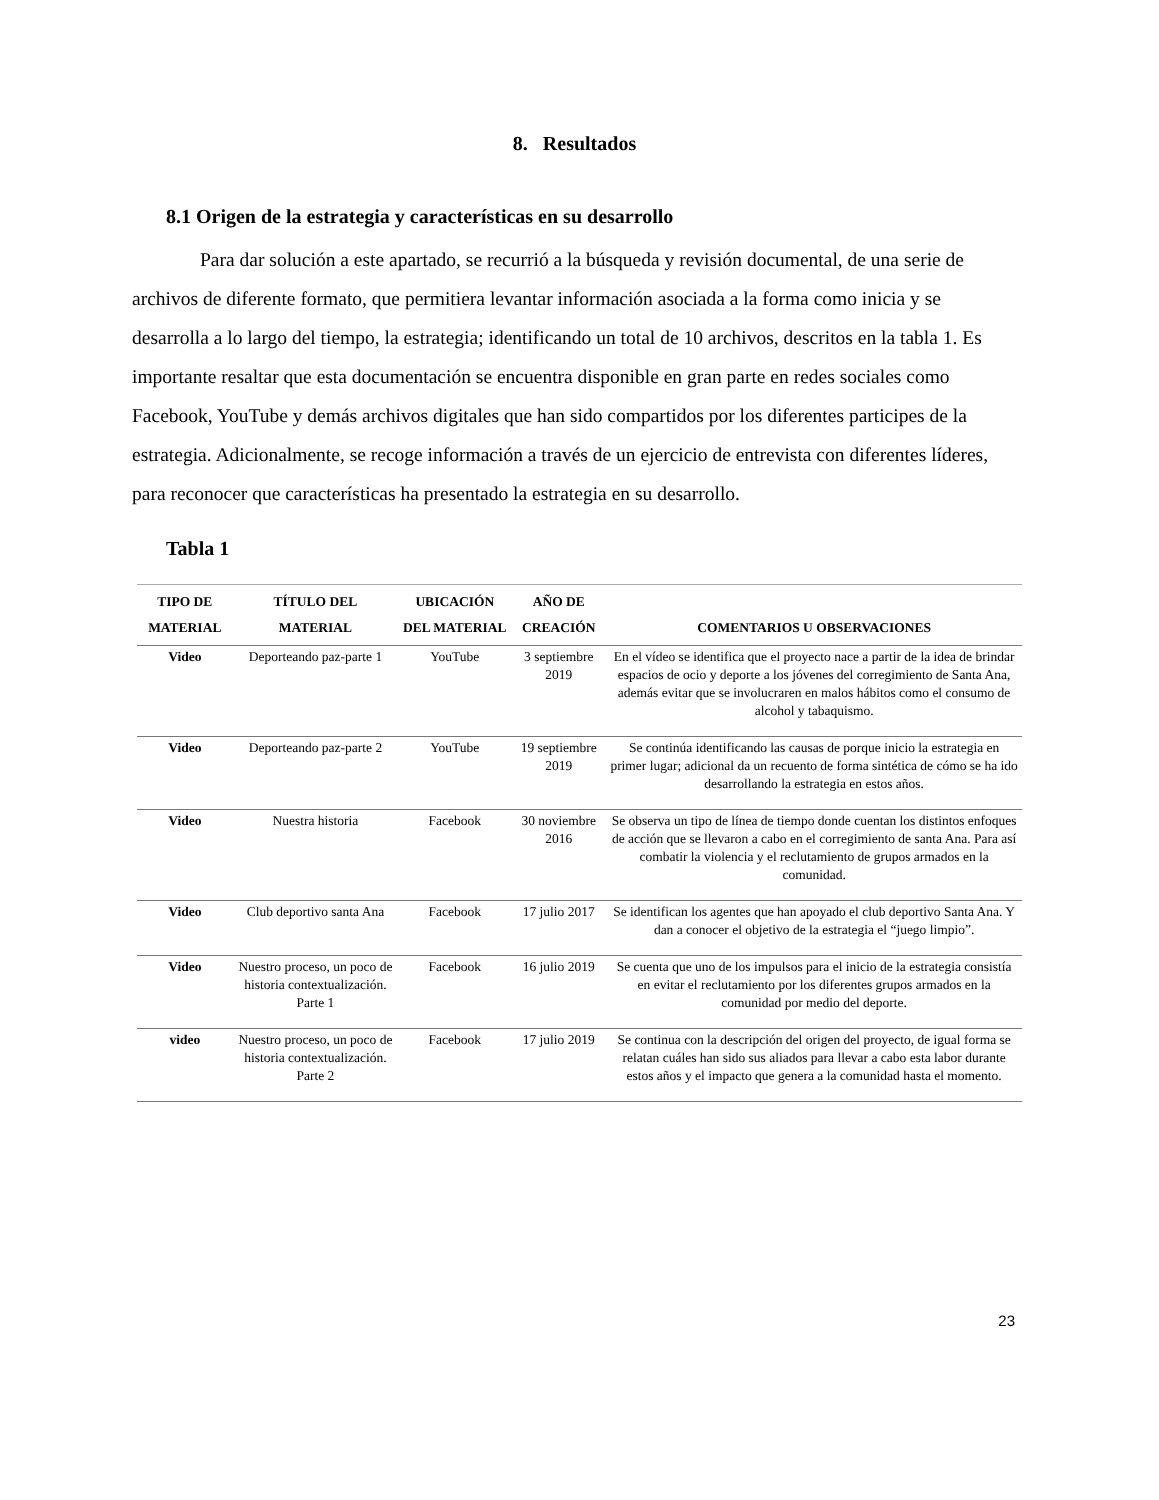8. Resultados
8.1 Origen de la estrategia y características en su desarrollo
Para dar solución a este apartado, se recurrió a la búsqueda y revisión documental, de una serie de archivos de diferente formato, que permitiera levantar información asociada a la forma como inicia y se desarrolla a lo largo del tiempo, la estrategia; identificando un total de 10 archivos, descritos en la tabla 1. Es importante resaltar que esta documentación se encuentra disponible en gran parte en redes sociales como Facebook, YouTube y demás archivos digitales que han sido compartidos por los diferentes participes de la estrategia. Adicionalmente, se recoge información a través de un ejercicio de entrevista con diferentes líderes, para reconocer que características ha presentado la estrategia en su desarrollo.
Tabla 1
| TIPO DE MATERIAL | TÍTULO DEL MATERIAL | UBICACIÓN DEL MATERIAL | AÑO DE CREACIÓN | COMENTARIOS U OBSERVACIONES |
| --- | --- | --- | --- | --- |
| Video | Deporteando paz-parte 1 | YouTube | 3 septiembre 2019 | En el vídeo se identifica que el proyecto nace a partir de la idea de brindar espacios de ocio y deporte a los jóvenes del corregimiento de Santa Ana, además evitar que se involucraren en malos hábitos como el consumo de alcohol y tabaquismo. |
| Video | Deporteando paz-parte 2 | YouTube | 19 septiembre 2019 | Se continúa identificando las causas de porque inicio la estrategia en primer lugar; adicional da un recuento de forma sintética de cómo se ha ido desarrollando la estrategia en estos años. |
| Video | Nuestra historia | Facebook | 30 noviembre 2016 | Se observa un tipo de línea de tiempo donde cuentan los distintos enfoques de acción que se llevaron a cabo en el corregimiento de santa Ana. Para así combatir la violencia y el reclutamiento de grupos armados en la comunidad. |
| Video | Club deportivo santa Ana | Facebook | 17 julio 2017 | Se identifican los agentes que han apoyado el club deportivo Santa Ana. Y dan a conocer el objetivo de la estrategia el “juego limpio”. |
| Video | Nuestro proceso, un poco de historia contextualización. Parte 1 | Facebook | 16 julio 2019 | Se cuenta que uno de los impulsos para el inicio de la estrategia consistía en evitar el reclutamiento por los diferentes grupos armados en la comunidad por medio del deporte. |
| video | Nuestro proceso, un poco de historia contextualización. Parte 2 | Facebook | 17 julio 2019 | Se continua con la descripción del origen del proyecto, de igual forma se relatan cuáles han sido sus aliados para llevar a cabo esta labor durante estos años y el impacto que genera a la comunidad hasta el momento. |
23